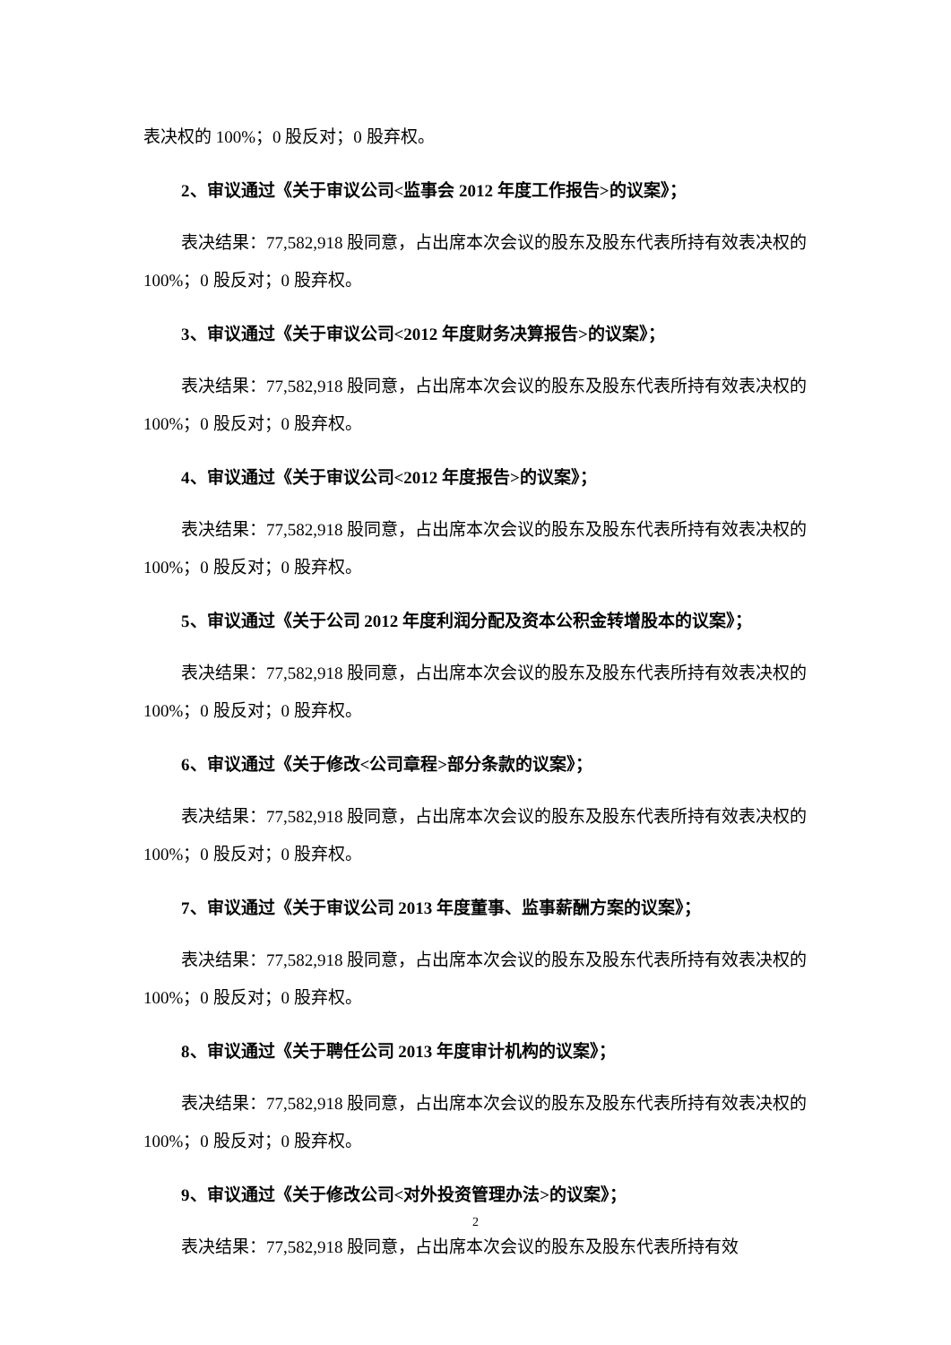表决权的 100%；0 股反对；0 股弃权。
2、审议通过《关于审议公司<监事会 2012 年度工作报告>的议案》；
表决结果：77,582,918 股同意，占出席本次会议的股东及股东代表所持有效表决权的 100%；0 股反对；0 股弃权。
3、审议通过《关于审议公司<2012 年度财务决算报告>的议案》；
表决结果：77,582,918 股同意，占出席本次会议的股东及股东代表所持有效表决权的 100%；0 股反对；0 股弃权。
4、审议通过《关于审议公司<2012 年度报告>的议案》；
表决结果：77,582,918 股同意，占出席本次会议的股东及股东代表所持有效表决权的 100%；0 股反对；0 股弃权。
5、审议通过《关于公司 2012 年度利润分配及资本公积金转增股本的议案》；
表决结果：77,582,918 股同意，占出席本次会议的股东及股东代表所持有效表决权的 100%；0 股反对；0 股弃权。
6、审议通过《关于修改<公司章程>部分条款的议案》；
表决结果：77,582,918 股同意，占出席本次会议的股东及股东代表所持有效表决权的 100%；0 股反对；0 股弃权。
7、审议通过《关于审议公司 2013 年度董事、监事薪酬方案的议案》；
表决结果：77,582,918 股同意，占出席本次会议的股东及股东代表所持有效表决权的 100%；0 股反对；0 股弃权。
8、审议通过《关于聘任公司 2013 年度审计机构的议案》；
表决结果：77,582,918 股同意，占出席本次会议的股东及股东代表所持有效表决权的 100%；0 股反对；0 股弃权。
9、审议通过《关于修改公司<对外投资管理办法>的议案》；
表决结果：77,582,918 股同意，占出席本次会议的股东及股东代表所持有效
2